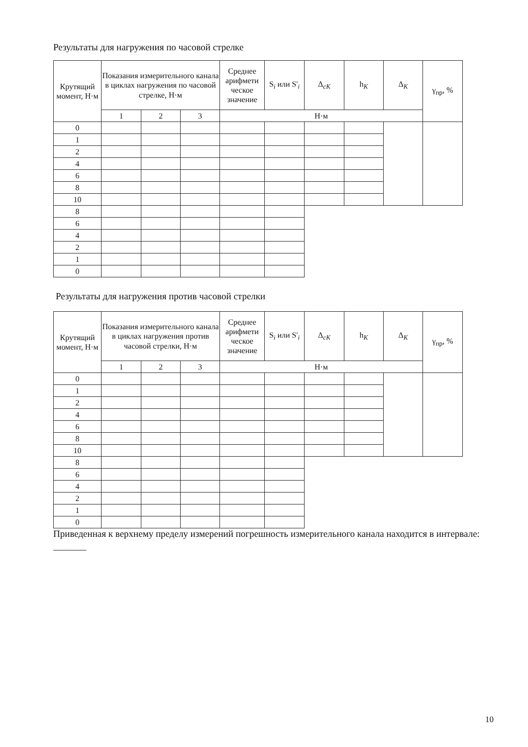Результаты для нагружения по часовой стрелке
| Крутящий момент, Н·м | Показания измерительного канала в циклах нагружения по часовой стрелке, Н·м | | | Среднее арифмети ческое значение | S<sub>i</sub> или S'<sub>i</sub> | Δ<sub>cK</sub> | h<sub>K</sub> | Δ<sub>K</sub> | γ<sub>пр</sub>, % |
| --- | --- | --- | --- | --- | --- | --- | --- | --- | --- |
| | 1 | 2 | 3 | Н·м | | | | | |
| 0 | | | | | | | | | |
| 1 | | | | | | | | | |
| 2 | | | | | | | | | |
| 4 | | | | | | | | | |
| 6 | | | | | | | | | |
| 8 | | | | | | | | | |
| 10 | | | | | | | | | |
| 8 | | | | | | | | | |
| 6 | | | | | | | | | |
| 4 | | | | | | | | | |
| 2 | | | | | | | | | |
| 1 | | | | | | | | | |
| 0 | | | | | | | | | |
Результаты для нагружения против часовой стрелки
| Крутящий момент, Н·м | Показания измерительного канала в циклах нагружения против часовой стрелки, Н·м | | | Среднее арифмети ческое значение | S<sub>i</sub> или S'<sub>i</sub> | Δ<sub>cK</sub> | h<sub>K</sub> | Δ<sub>K</sub> | γ<sub>пр</sub>, % |
| --- | --- | --- | --- | --- | --- | --- | --- | --- | --- |
| | 1 | 2 | 3 | Н·м | | | | | |
| 0 | | | | | | | | | |
| 1 | | | | | | | | | |
| 2 | | | | | | | | | |
| 4 | | | | | | | | | |
| 6 | | | | | | | | | |
| 8 | | | | | | | | | |
| 10 | | | | | | | | | |
| 8 | | | | | | | | | |
| 6 | | | | | | | | | |
| 4 | | | | | | | | | |
| 2 | | | | | | | | | |
| 1 | | | | | | | | | |
| 0 | | | | | | | | | |
Приведенная к верхнему пределу измерений погрешность измерительного канала находится в интервале: _______
10